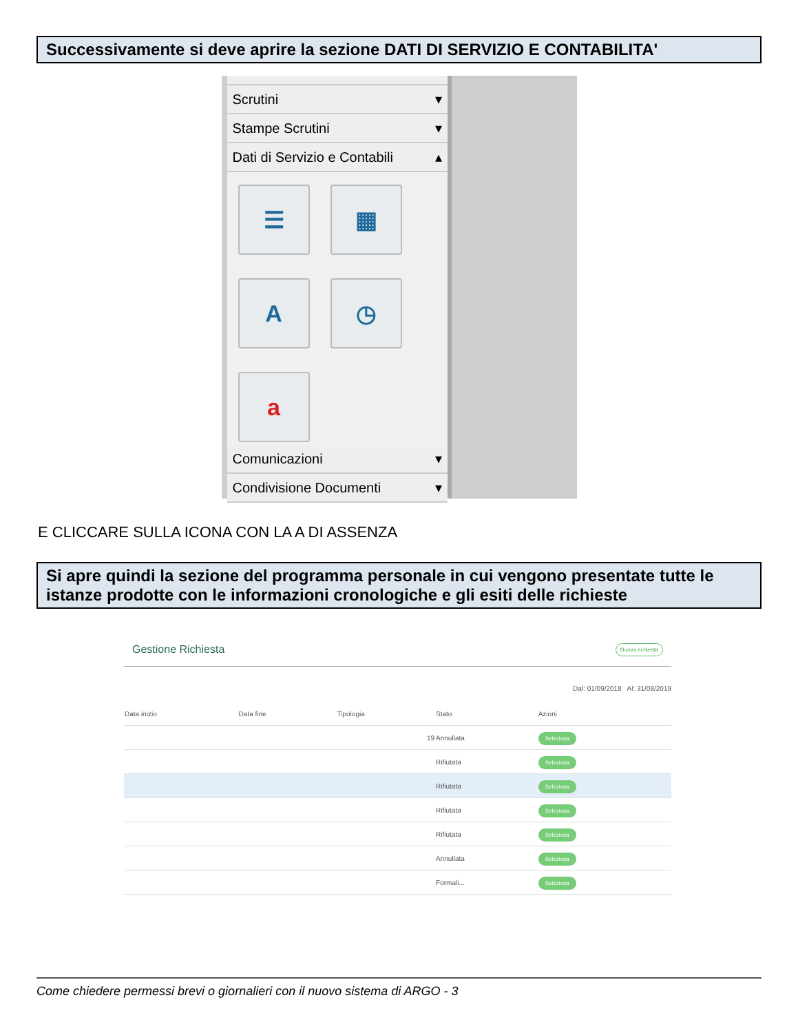Successivamente si deve aprire la sezione DATI DI SERVIZIO E CONTABILITA'
Scrutini ▾
Stampe Scrutini ▾
Dati di Servizio e Contabili ▴
☰
▦
A
◷
a
Comunicazioni ▾
Condivisione Documenti ▾
E CLICCARE SULLA ICONA CON LA A DI ASSENZA
Si apre quindi la sezione del programma personale in cui vengono presentate tutte le istanze prodotte con le informazioni cronologiche e gli esiti delle richieste
Gestione Richiesta Nuova richiesta
Dal: 01/09/2018 Al: 31/08/2019
| Data inizio | Data fine | Tipologia | Stato | Azioni |
| --- | --- | --- | --- | --- |
| | | 19 | Annullata | Seleziona |
| | | | Rifiutata | Seleziona |
| | | | Rifiutata | Seleziona |
| | | | Rifiutata | Seleziona |
| | | | Rifiutata | Seleziona |
| | | | Annullata | Seleziona |
| | | | Formali... | Seleziona |
Come chiedere permessi brevi o giornalieri con il nuovo sistema di ARGO - 3